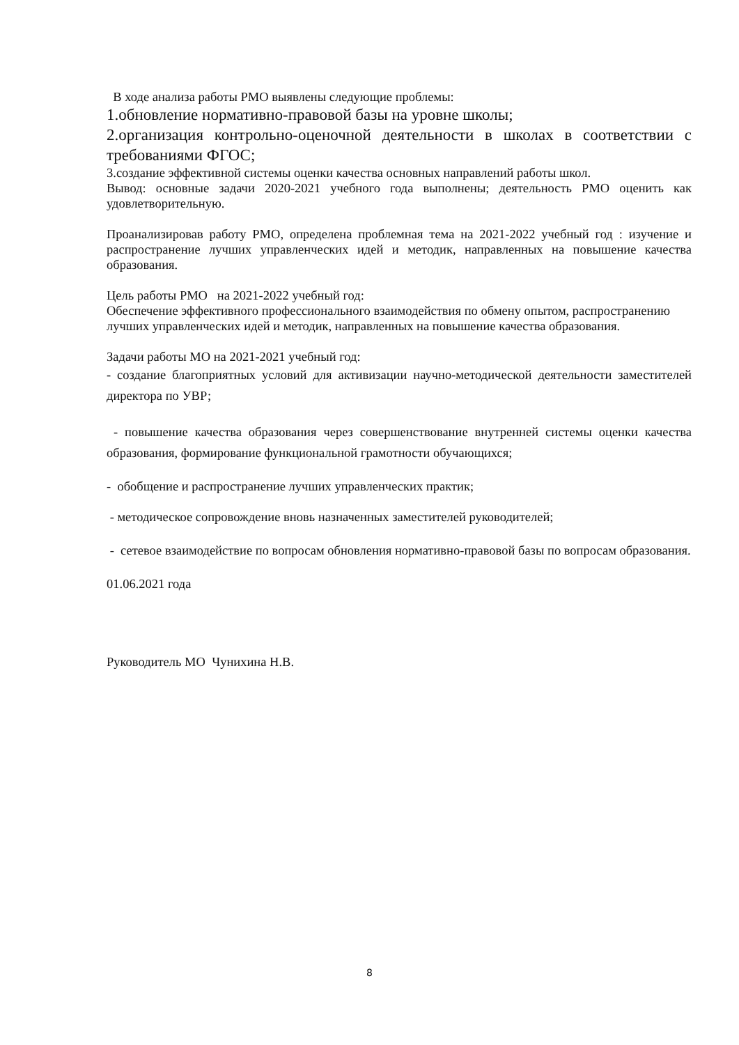В ходе анализа работы РМО выявлены следующие проблемы:
1.обновление нормативно-правовой базы на уровне школы;
2.организация контрольно-оценочной деятельности в школах в соответствии с требованиями ФГОС;
3.создание эффективной системы оценки качества основных направлений работы школ.
Вывод: основные задачи 2020-2021 учебного года выполнены; деятельность РМО оценить как удовлетворительную.
Проанализировав работу РМО, определена проблемная тема на 2021-2022 учебный год : изучение и распространение лучших управленческих идей и методик, направленных на повышение качества образования.
Цель работы РМО на 2021-2022 учебный год:
Обеспечение эффективного профессионального взаимодействия по обмену опытом, распространению лучших управленческих идей и методик, направленных на повышение качества образования.
Задачи работы МО на 2021-2021 учебный год:
- создание благоприятных условий для активизации научно-методической деятельности заместителей директора по УВР;
- повышение качества образования через совершенствование внутренней системы оценки качества образования, формирование функциональной грамотности обучающихся;
- обобщение и распространение лучших управленческих практик;
- методическое сопровождение вновь назначенных заместителей руководителей;
- сетевое взаимодействие по вопросам обновления нормативно-правовой базы по вопросам образования.
01.06.2021 года
Руководитель МО Чунихина Н.В.
8